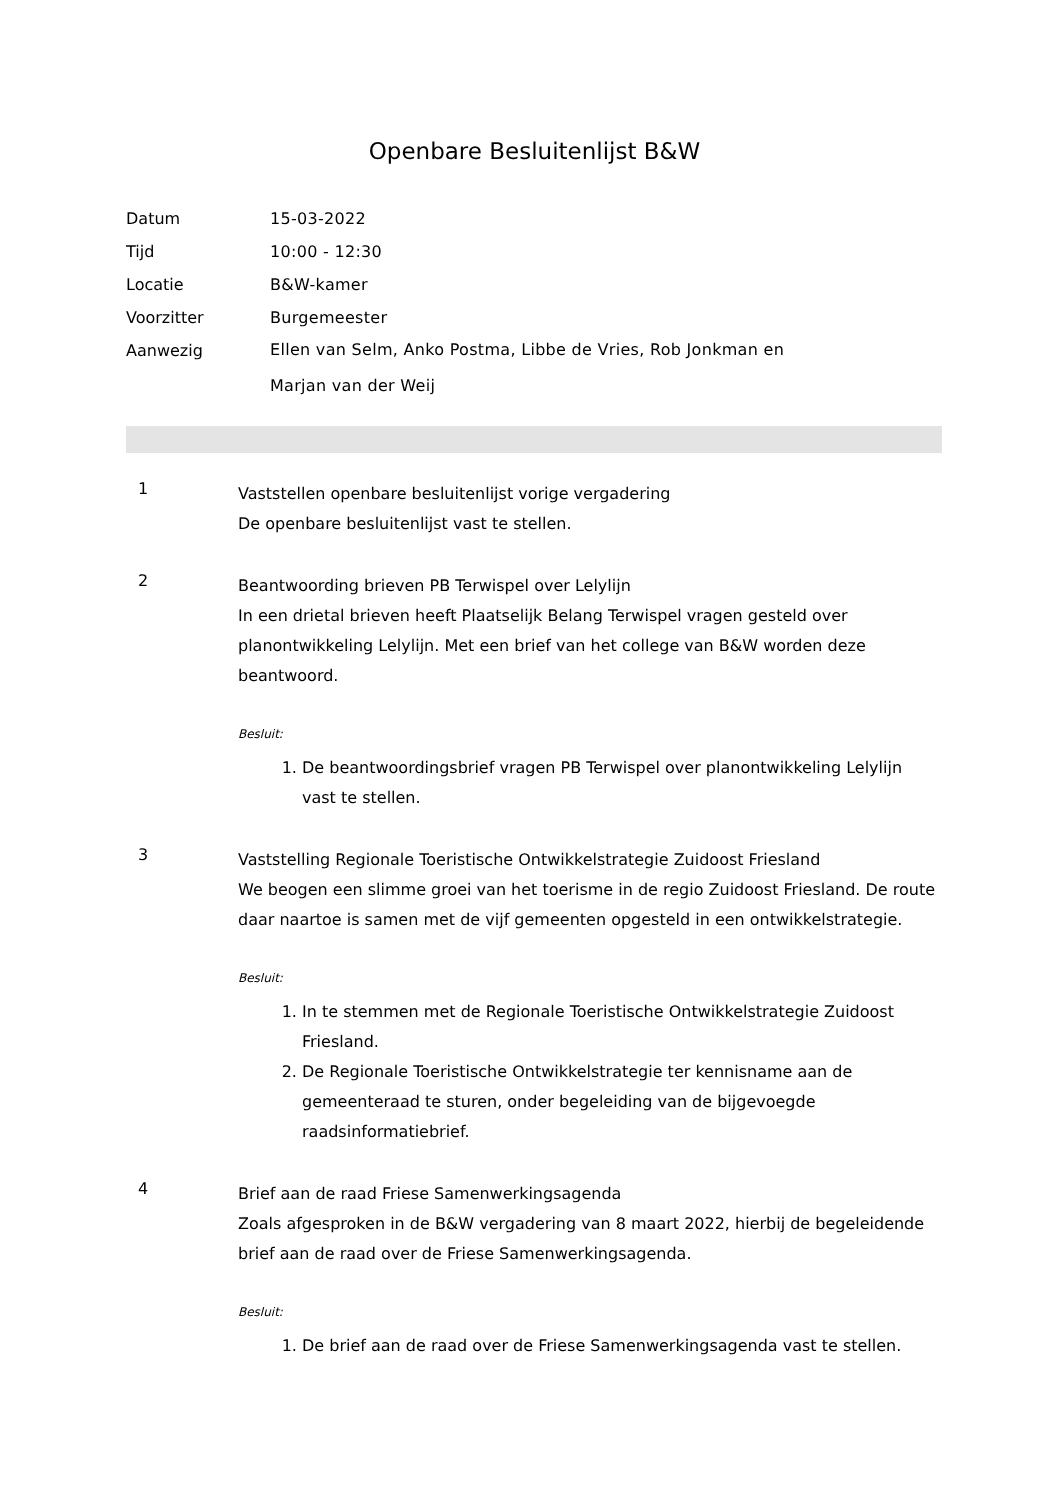Openbare Besluitenlijst B&W
Datum 15-03-2022
Tijd 10:00 - 12:30
Locatie B&W-kamer
Voorzitter Burgemeester
Aanwezig
Ellen van Selm, Anko Postma, Libbe de Vries, Rob Jonkman en Marjan van der Weij
1
Vaststellen openbare besluitenlijst vorige vergadering
De openbare besluitenlijst vast te stellen.
2
Beantwoording brieven PB Terwispel over Lelylijn
In een drietal brieven heeft Plaatselijk Belang Terwispel vragen gesteld over planontwikkeling Lelylijn. Met een brief van het college van B&W worden deze beantwoord.
Besluit:
1. De beantwoordingsbrief vragen PB Terwispel over planontwikkeling Lelylijn vast te stellen.
3
Vaststelling Regionale Toeristische Ontwikkelstrategie Zuidoost Friesland
We beogen een slimme groei van het toerisme in de regio Zuidoost Friesland. De route daar naartoe is samen met de vijf gemeenten opgesteld in een ontwikkelstrategie.
Besluit:
1. In te stemmen met de Regionale Toeristische Ontwikkelstrategie Zuidoost Friesland.
2. De Regionale Toeristische Ontwikkelstrategie ter kennisname aan de gemeenteraad te sturen, onder begeleiding van de bijgevoegde raadsinformatiebrief.
4
Brief aan de raad Friese Samenwerkingsagenda
Zoals afgesproken in de B&W vergadering van 8 maart 2022, hierbij de begeleidende brief aan de raad over de Friese Samenwerkingsagenda.
Besluit:
1. De brief aan de raad over de Friese Samenwerkingsagenda vast te stellen.